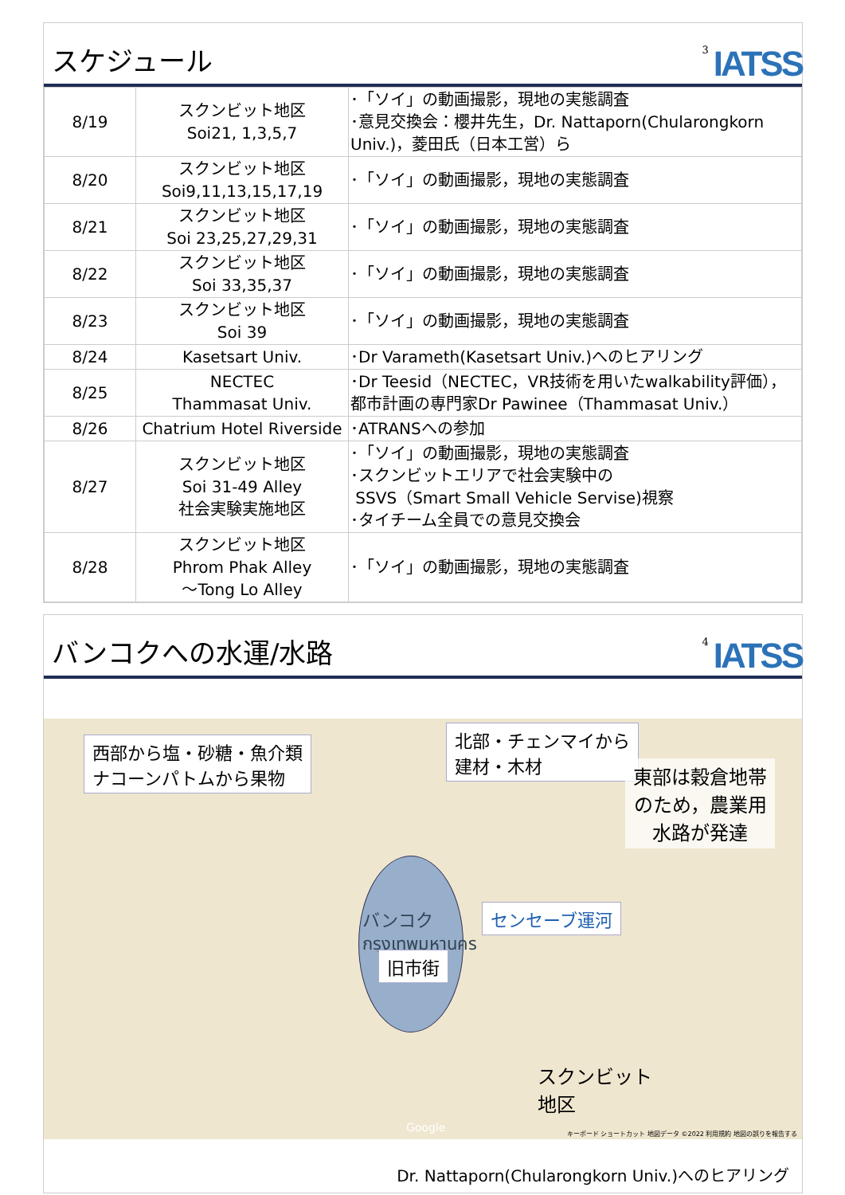スケジュール
3 IATSS
| 8/19 | スクンビット地区 Soi21, 1,3,5,7 | ･「ソイ」の動画撮影，現地の実態調査 ･意見交換会：櫻井先生，Dr. Nattaporn(Chularongkorn Univ.)，菱田氏（日本工営）ら |
| 8/20 | スクンビット地区 Soi9,11,13,15,17,19 | ･「ソイ」の動画撮影，現地の実態調査 |
| 8/21 | スクンビット地区 Soi 23,25,27,29,31 | ･「ソイ」の動画撮影，現地の実態調査 |
| 8/22 | スクンビット地区 Soi 33,35,37 | ･「ソイ」の動画撮影，現地の実態調査 |
| 8/23 | スクンビット地区 Soi 39 | ･「ソイ」の動画撮影，現地の実態調査 |
| 8/24 | Kasetsart Univ. | ･Dr Varameth(Kasetsart Univ.)へのヒアリング |
| 8/25 | NECTEC Thammasat Univ. | ･Dr Teesid（NECTEC，VR技術を用いたwalkability評価），都市計画の専門家Dr Pawinee（Thammasat Univ.） |
| 8/26 | Chatrium Hotel Riverside | ･ATRANSへの参加 |
| 8/27 | スクンビット地区 Soi 31-49 Alley 社会実験実施地区 | ･「ソイ」の動画撮影，現地の実態調査 ･スクンビットエリアで社会実験中の SSVS（Smart Small Vehicle Servise)視察 ･タイチーム全員での意見交換会 |
| 8/28 | スクンビット地区 Phrom Phak Alley ～Tong Lo Alley | ･「ソイ」の動画撮影，現地の実態調査 |
バンコクへの水運/水路
4 IATSS
西部から塩・砂糖・魚介類
ナコーンパトムから果物
北部・チェンマイから
建材・木材
東部は穀倉地帯
のため，農業用
水路が発達
バンコク
กรุงเทพมหานคร
旧市街
センセーブ運河
スクンビット
地区
Google
キーボード ショートカット 地図データ ©2022 利用規約 地図の誤りを報告する
Dr. Nattaporn(Chularongkorn Univ.)へのヒアリング